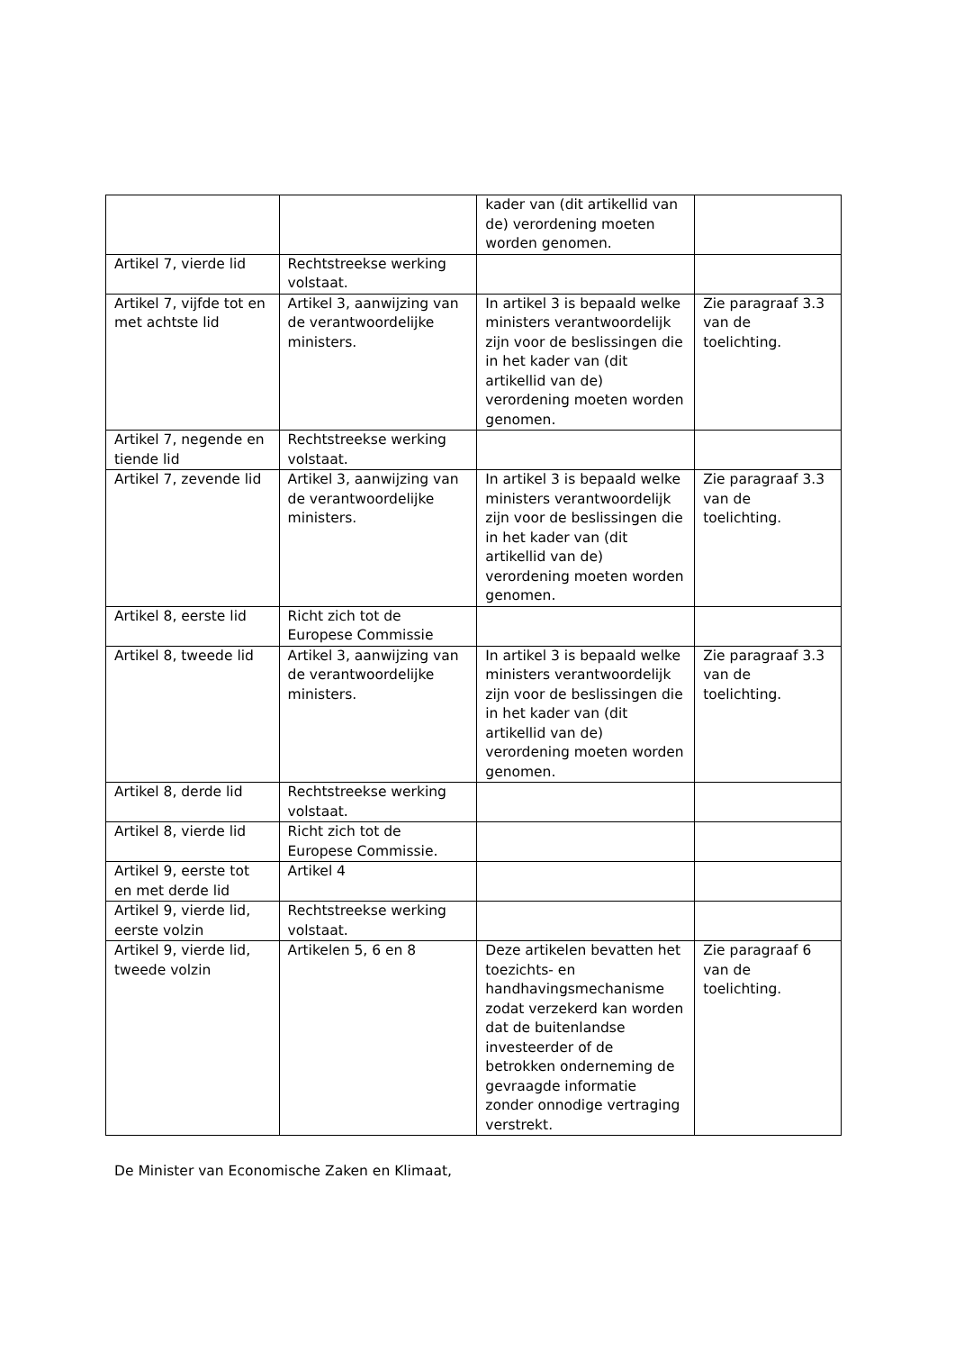| | | kader van (dit artikellid van de) verordening moeten worden genomen. | |
| Artikel 7, vierde lid | Rechtstreekse werking volstaat. | | |
| Artikel 7, vijfde tot en met achtste lid | Artikel 3, aanwijzing van de verantwoordelijke ministers. | In artikel 3 is bepaald welke ministers verantwoordelijk zijn voor de beslissingen die in het kader van (dit artikellid van de) verordening moeten worden genomen. | Zie paragraaf 3.3 van de toelichting. |
| Artikel 7, negende en tiende lid | Rechtstreekse werking volstaat. | | |
| Artikel 7, zevende lid | Artikel 3, aanwijzing van de verantwoordelijke ministers. | In artikel 3 is bepaald welke ministers verantwoordelijk zijn voor de beslissingen die in het kader van (dit artikellid van de) verordening moeten worden genomen. | Zie paragraaf 3.3 van de toelichting. |
| Artikel 8, eerste lid | Richt zich tot de Europese Commissie | | |
| Artikel 8, tweede lid | Artikel 3, aanwijzing van de verantwoordelijke ministers. | In artikel 3 is bepaald welke ministers verantwoordelijk zijn voor de beslissingen die in het kader van (dit artikellid van de) verordening moeten worden genomen. | Zie paragraaf 3.3 van de toelichting. |
| Artikel 8, derde lid | Rechtstreekse werking volstaat. | | |
| Artikel 8, vierde lid | Richt zich tot de Europese Commissie. | | |
| Artikel 9, eerste tot en met derde lid | Artikel 4 | | |
| Artikel 9, vierde lid, eerste volzin | Rechtstreekse werking volstaat. | | |
| Artikel 9, vierde lid, tweede volzin | Artikelen 5, 6 en 8 | Deze artikelen bevatten het toezichts- en handhavingsmechanisme zodat verzekerd kan worden dat de buitenlandse investeerder of de betrokken onderneming de gevraagde informatie zonder onnodige vertraging verstrekt. | Zie paragraaf 6 van de toelichting. |
De Minister van Economische Zaken en Klimaat,